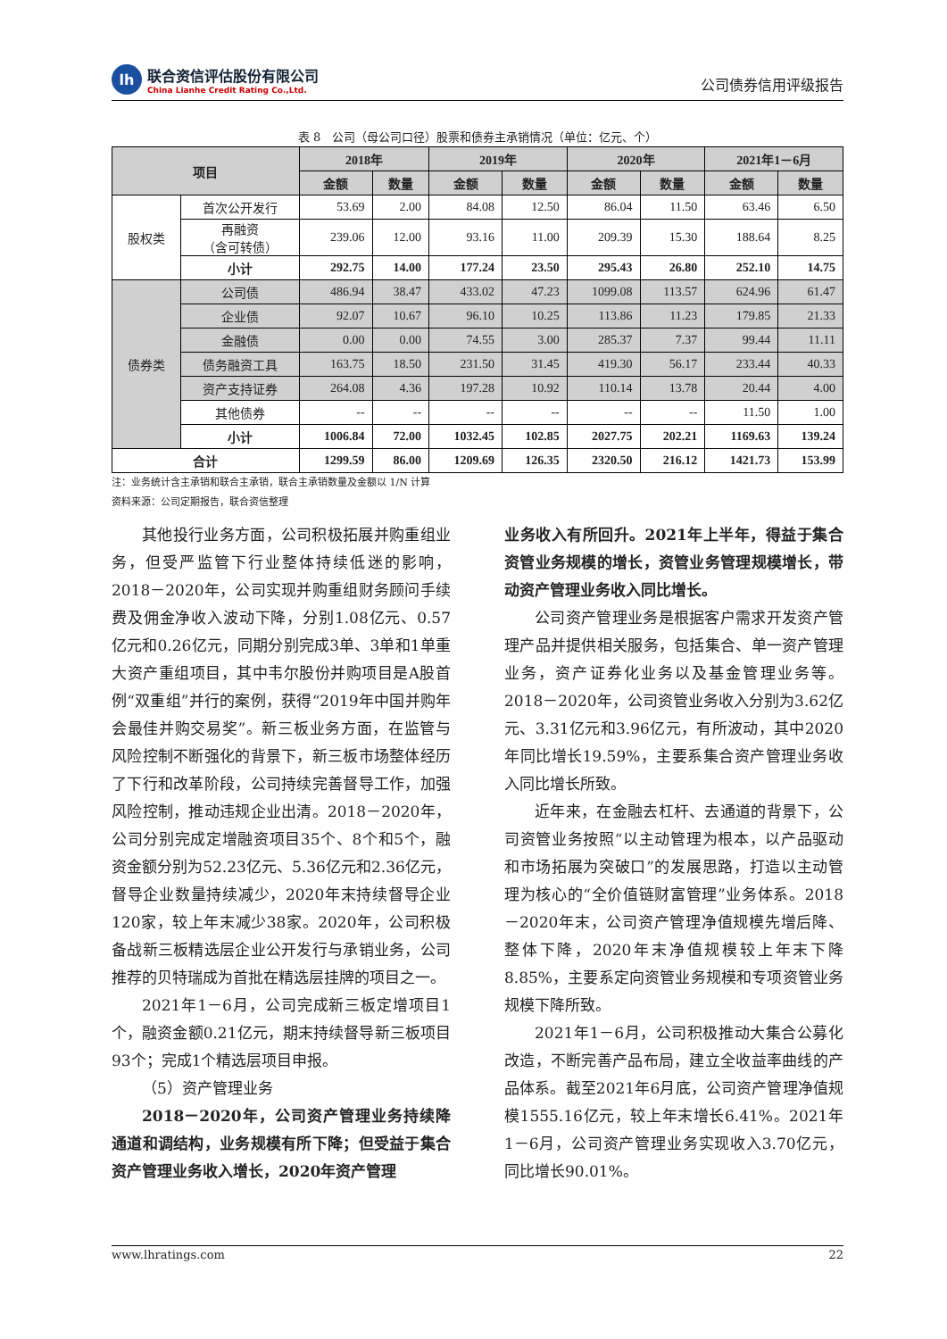lh
联合资信评估股份有限公司
China Lianhe Credit Rating Co.,Ltd.
公司债券信用评级报告
表 8　公司（母公司口径）股票和债券主承销情况（单位：亿元、个）
| 项目 | | 2018年 | | 2019年 | | 2020年 | | 2021年1－6月 | |
| --- | --- | --- | --- | --- | --- | --- | --- | --- | --- |
| | | 金额 | 数量 | 金额 | 数量 | 金额 | 数量 | 金额 | 数量 |
| 股权类 | 首次公开发行 | 53.69 | 2.00 | 84.08 | 12.50 | 86.04 | 11.50 | 63.46 | 6.50 |
| | 再融资 （含可转债） | 239.06 | 12.00 | 93.16 | 11.00 | 209.39 | 15.30 | 188.64 | 8.25 |
| | 小计 | 292.75 | 14.00 | 177.24 | 23.50 | 295.43 | 26.80 | 252.10 | 14.75 |
| 债券类 | 公司债 | 486.94 | 38.47 | 433.02 | 47.23 | 1099.08 | 113.57 | 624.96 | 61.47 |
| | 企业债 | 92.07 | 10.67 | 96.10 | 10.25 | 113.86 | 11.23 | 179.85 | 21.33 |
| | 金融债 | 0.00 | 0.00 | 74.55 | 3.00 | 285.37 | 7.37 | 99.44 | 11.11 |
| | 债务融资工具 | 163.75 | 18.50 | 231.50 | 31.45 | 419.30 | 56.17 | 233.44 | 40.33 |
| | 资产支持证券 | 264.08 | 4.36 | 197.28 | 10.92 | 110.14 | 13.78 | 20.44 | 4.00 |
| | 其他债券 | -- | -- | -- | -- | -- | -- | 11.50 | 1.00 |
| | 小计 | 1006.84 | 72.00 | 1032.45 | 102.85 | 2027.75 | 202.21 | 1169.63 | 139.24 |
| 合计 | | 1299.59 | 86.00 | 1209.69 | 126.35 | 2320.50 | 216.12 | 1421.73 | 153.99 |
注：业务统计含主承销和联合主承销，联合主承销数量及金额以 1/N 计算
资料来源：公司定期报告，联合资信整理
其他投行业务方面，公司积极拓展并购重组业务，但受严监管下行业整体持续低迷的影响，2018－2020年，公司实现并购重组财务顾问手续费及佣金净收入波动下降，分别1.08亿元、0.57亿元和0.26亿元，同期分别完成3单、3单和1单重大资产重组项目，其中韦尔股份并购项目是A股首例“双重组”并行的案例，获得“2019年中国并购年会最佳并购交易奖”。新三板业务方面，在监管与风险控制不断强化的背景下，新三板市场整体经历了下行和改革阶段，公司持续完善督导工作，加强风险控制，推动违规企业出清。2018－2020年，公司分别完成定增融资项目35个、8个和5个，融资金额分别为52.23亿元、5.36亿元和2.36亿元，督导企业数量持续减少，2020年末持续督导企业120家，较上年末减少38家。2020年，公司积极备战新三板精选层企业公开发行与承销业务，公司推荐的贝特瑞成为首批在精选层挂牌的项目之一。
2021年1－6月，公司完成新三板定增项目1个，融资金额0.21亿元，期末持续督导新三板项目93个；完成1个精选层项目申报。
（5）资产管理业务
2018－2020年，公司资产管理业务持续降通道和调结构，业务规模有所下降；但受益于集合资产管理业务收入增长，2020年资产管理
业务收入有所回升。2021年上半年，得益于集合资管业务规模的增长，资管业务管理规模增长，带动资产管理业务收入同比增长。
公司资产管理业务是根据客户需求开发资产管理产品并提供相关服务，包括集合、单一资产管理业务，资产证券化业务以及基金管理业务等。2018－2020年，公司资管业务收入分别为3.62亿元、3.31亿元和3.96亿元，有所波动，其中2020年同比增长19.59%，主要系集合资产管理业务收入同比增长所致。
近年来，在金融去杠杆、去通道的背景下，公司资管业务按照“以主动管理为根本，以产品驱动和市场拓展为突破口”的发展思路，打造以主动管理为核心的“全价值链财富管理”业务体系。2018－2020年末，公司资产管理净值规模先增后降、整体下降，2020年末净值规模较上年末下降8.85%，主要系定向资管业务规模和专项资管业务规模下降所致。
2021年1－6月，公司积极推动大集合公募化改造，不断完善产品布局，建立全收益率曲线的产品体系。截至2021年6月底，公司资产管理净值规模1555.16亿元，较上年末增长6.41%。2021年1－6月，公司资产管理业务实现收入3.70亿元，同比增长90.01%。
www.lhratings.com 22